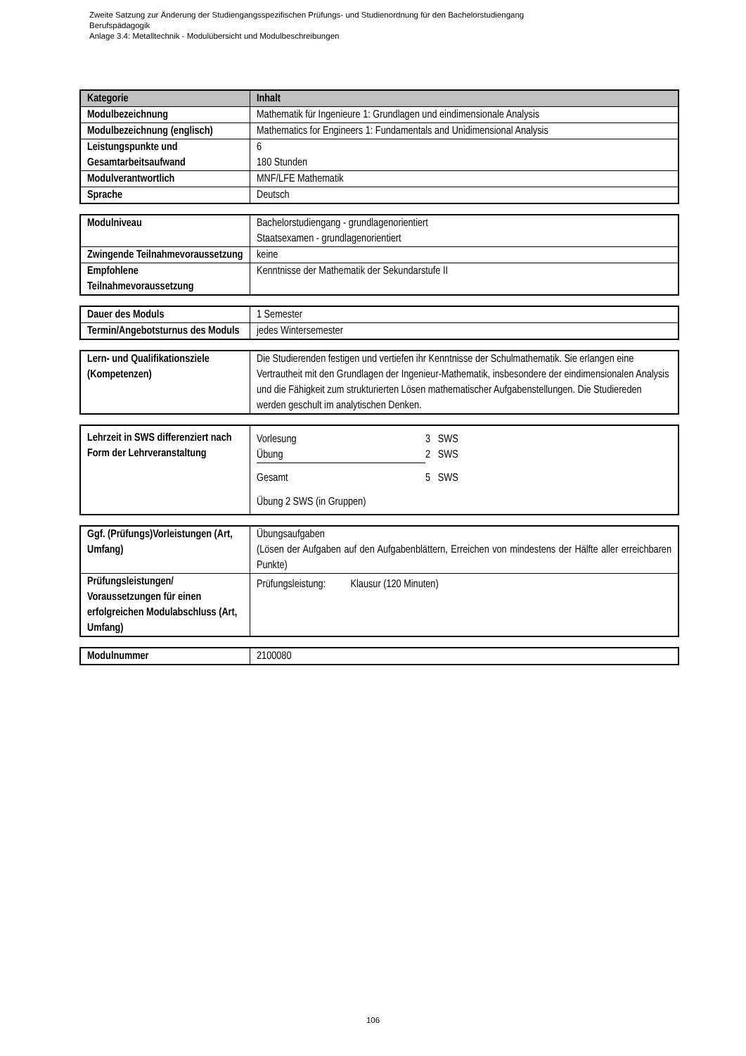Zweite Satzung zur Änderung der Studiengangsspezifischen Prüfungs- und Studienordnung für den Bachelorstudiengang
Berufspädagogik
Anlage 3.4: Metalltechnik - Modulübersicht und Modulbeschreibungen
| Kategorie | Inhalt |
| --- | --- |
| Modulbezeichnung | Mathematik für Ingenieure 1: Grundlagen und eindimensionale Analysis |
| Modulbezeichnung (englisch) | Mathematics for Engineers 1: Fundamentals and Unidimensional Analysis |
| Leistungspunkte und Gesamtarbeitsaufwand | 6 180 Stunden |
| Modulverantwortlich | MNF/LFE Mathematik |
| Sprache | Deutsch |
| Modulniveau | Bachelorstudiengang - grundlagenorientiert Staatsexamen - grundlagenorientiert |
| Zwingende Teilnahmevoraussetzung | keine |
| Empfohlene Teilnahmevoraussetzung | Kenntnisse der Mathematik der Sekundarstufe II |
| Dauer des Moduls | 1 Semester |
| Termin/Angebotsturnus des Moduls | jedes Wintersemester |
| Lern- und Qualifikationsziele (Kompetenzen) | Die Studierenden festigen und vertiefen ihr Kenntnisse der Schulmathematik. Sie erlangen eine Vertrautheit mit den Grundlagen der Ingenieur-Mathematik, insbesondere der eindimensionalen Analysis und die Fähigkeit zum strukturierten Lösen mathematischer Aufgabenstellungen. Die Studiereden werden geschult im analytischen Denken. |
| Lehrzeit in SWS differenziert nach Form der Lehrveranstaltung | / Vorlesung / 3 SWS / / Übung / 2 SWS / / Gesamt / 5 SWS / Übung 2 SWS (in Gruppen) |
| Ggf. (Prüfungs)Vorleistungen (Art, Umfang) | Übungsaufgaben (Lösen der Aufgaben auf den Aufgabenblättern, Erreichen von mindestens der Hälfte aller erreichbaren Punkte) |
| Prüfungsleistungen/ Voraussetzungen für einen erfolgreichen Modulabschluss (Art, Umfang) | Prüfungsleistung: Klausur (120 Minuten) |
| Modulnummer | 2100080 |
106